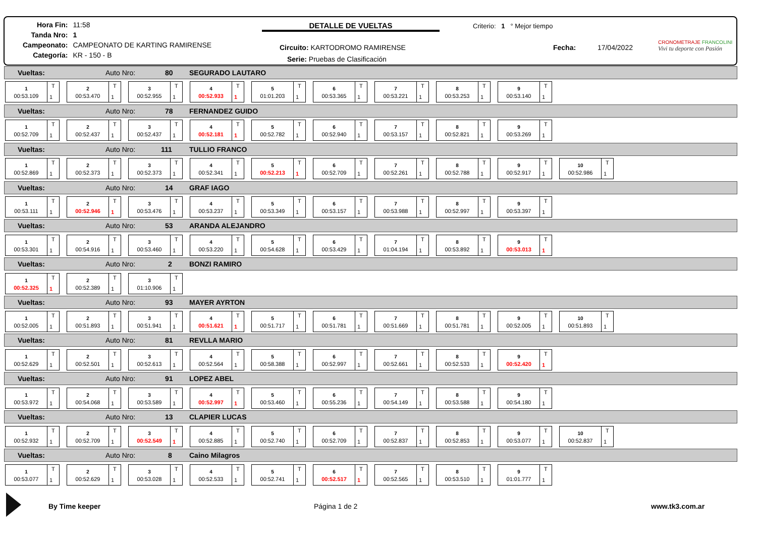| Hora Fin: | 11:58 |
| Tanda Nro: | 1 |
| Campeonato: | CAMPEONATO DE KARTING RAMIRENSE |
| Categoría: | KR - 150 - B |
DETALLE DE VUELTAS Criterio: 1 ° Mejor tiempo
Circuito: KARTODROMO RAMIRENSE
Serie: Pruebas de Clasificación
Fecha: 17/04/2022
CRONOMETRAJE FRANCOLINI
Vivi tu deporte con Pasión
Vueltas: Auto Nro: 80 SEGURADO LAUTARO
1
00:53.109
T
1
2
00:53.470
T
1
3
00:52.955
T
1
4
00:52.933
T
1
5
01:01.203
T
1
6
00:53.365
T
1
7
00:53.221
T
1
8
00:53.253
T
1
9
00:53.140
T
1
Vueltas: Auto Nro: 78 FERNANDEZ GUIDO
1
00:52.709
T
1
2
00:52.437
T
1
3
00:52.437
T
1
4
00:52.181
T
1
5
00:52.782
T
1
6
00:52.940
T
1
7
00:53.157
T
1
8
00:52.821
T
1
9
00:53.269
T
1
Vueltas: Auto Nro: 111 TULLIO FRANCO
1
00:52.869
T
1
2
00:52.373
T
1
3
00:52.373
T
1
4
00:52.341
T
1
5
00:52.213
T
1
6
00:52.709
T
1
7
00:52.261
T
1
8
00:52.788
T
1
9
00:52.917
T
1
10
00:52.986
T
1
Vueltas: Auto Nro: 14 GRAF IAGO
1
00:53.111
T
1
2
00:52.946
T
1
3
00:53.476
T
1
4
00:53.237
T
1
5
00:53.349
T
1
6
00:53.157
T
1
7
00:53.988
T
1
8
00:52.997
T
1
9
00:53.397
T
1
Vueltas: Auto Nro: 53 ARANDA ALEJANDRO
1
00:53.301
T
1
2
00:54.916
T
1
3
00:53.460
T
1
4
00:53.220
T
1
5
00:54.628
T
1
6
00:53.429
T
1
7
01:04.194
T
1
8
00:53.892
T
1
9
00:53.013
T
1
Vueltas: Auto Nro: 2 BONZI RAMIRO
1
00:52.325
T
1
2
00:52.389
T
1
3
01:10.906
T
1
Vueltas: Auto Nro: 93 MAYER AYRTON
1
00:52.005
T
1
2
00:51.893
T
1
3
00:51.941
T
1
4
00:51.621
T
1
5
00:51.717
T
1
6
00:51.781
T
1
7
00:51.669
T
1
8
00:51.781
T
1
9
00:52.005
T
1
10
00:51.893
T
1
Vueltas: Auto Nro: 81 REVLLA MARIO
1
00:52.629
T
1
2
00:52.501
T
1
3
00:52.613
T
1
4
00:52.564
T
1
5
00:58.388
T
1
6
00:52.997
T
1
7
00:52.661
T
1
8
00:52.533
T
1
9
00:52.420
T
1
Vueltas: Auto Nro: 91 LOPEZ ABEL
1
00:53.972
T
1
2
00:54.068
T
1
3
00:53.589
T
1
4
00:52.997
T
1
5
00:53.460
T
1
6
00:55.236
T
1
7
00:54.149
T
1
8
00:53.588
T
1
9
00:54.180
T
1
Vueltas: Auto Nro: 13 CLAPIER LUCAS
1
00:52.932
T
1
2
00:52.709
T
1
3
00:52.549
T
1
4
00:52.885
T
1
5
00:52.740
T
1
6
00:52.709
T
1
7
00:52.837
T
1
8
00:52.853
T
1
9
00:53.077
T
1
10
00:52.837
T
1
Vueltas: Auto Nro: 8 Caino Milagros
1
00:53.077
T
1
2
00:52.629
T
1
3
00:53.028
T
1
4
00:52.533
T
1
5
00:52.741
T
1
6
00:52.517
T
1
7
00:52.565
T
1
8
00:53.510
T
1
9
01:01.777
T
1
By Time keeper Página 1 de 2 www.tk3.com.ar